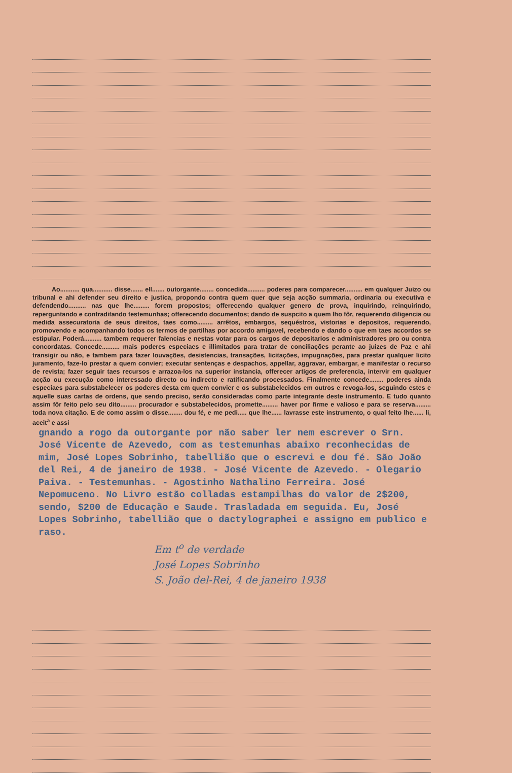Ao........... qua........... disse....... ell....... outorgante........ concedida.......... poderes para comparecer.......... em qualquer Juizo ou tribunal e ahi defender seu direito e justica, propondo contra quem quer que seja acção summaria, ordinaria ou executiva e defendendo.......... nas que lhe......... forem propostos; offerecendo qualquer genero de prova, inquirindo, reinquirindo, reperguntando e contraditando testemunhas; offerecendo documentos; dando de suspcito a quem lho fôr, requerendo diligencia ou medida assecuratoria de seus direitos, taes como......... arrêtos, embargos, sequéstros, vistorias e depositos, requerendo, promovendo e acompanhando todos os termos de partilhas por accordo amigavel, recebendo e dando o que em taes accordos se estipular. Poderá.......... tambem requerer falencias e nestas votar para os cargos de depositarios e administradores pro ou contra concordatas. Concede.......... mais poderes especiaes e illimitados para tratar de conciliações perante ao juizes de Paz e ahi transigir ou não, e tambem para fazer louvações, desistencias, transações, licitações, impugnações, para prestar qualquer licito juramento, faze-lo prestar a quem convier; executar sentenças e despachos, appellar, aggravar, embargar, e manifestar o recurso de revista; fazer seguir taes recursos e arrazoa-los na superior instancia, offerecer artigos de preferencia, intervir em qualquer acção ou execução como interessado directo ou indirecto e ratificando processados. Finalmente concede........ poderes ainda especiaes para substabelecer os poderes desta em quem convier e os substabelecidos em outros e revoga-los, seguindo estes e aquelle suas cartas de ordens, que sendo preciso, serão consideradas como parte integrante deste instrumento. E tudo quanto assim fôr feito pelo seu dito......... procurador e substabelecidos, promette......... haver por firme e valioso e para se reserva......... toda nova citação. E de como assim o disse........ dou fé, e me pedi..... que lhe...... lavrasse este instrumento, o qual feito lhe...... li, aceit<sup>a</sup> e assi
gnando a rogo da outorgante por não saber ler nem escrever o Srn. José Vicente de Azevedo, com as testemunhas abaixo reconhecidas de mim, José Lopes Sobrinho, tabellião que o escrevi e dou fé. São João del Rei, 4 de janeiro de 1938. - José Vicente de Azevedo. - Olegario Paiva. - Testemunhas. - Agostinho Nathalino Ferreira. José Nepomuceno. No Livro estão colladas estampilhas do valor de 2$200, sendo, $200 de Educação e Saude. Trasladada em seguida. Eu, José Lopes Sobrinho, tabellião que o dactylographei e assigno em publico e raso.
Em t<sup>o</sup> de verdade
José Lopes Sobrinho
S. João del-Rei, 4 de janeiro 1938